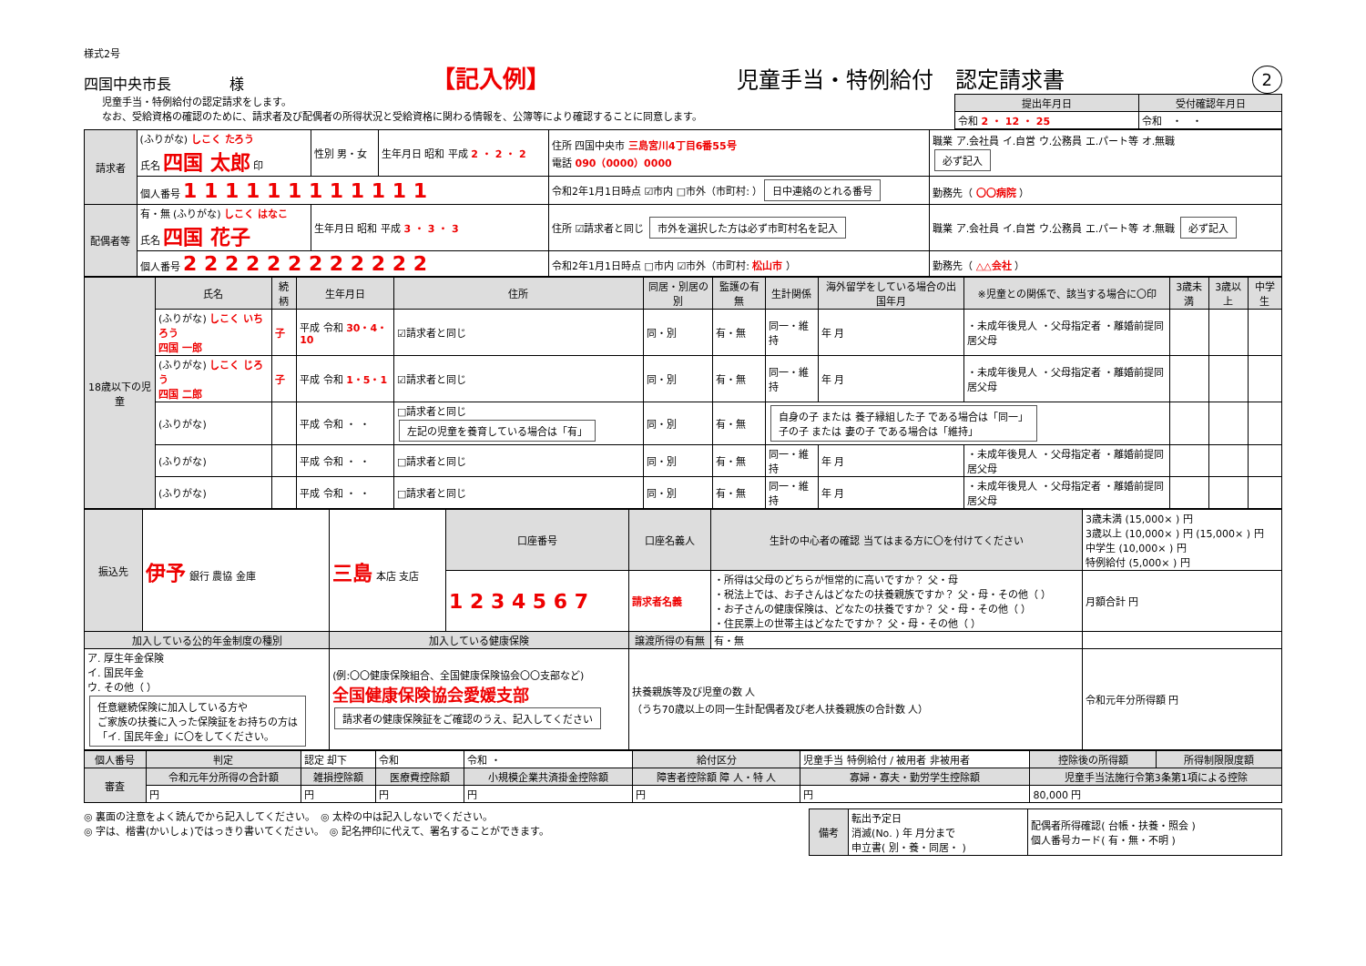様式2号
四国中央市長　　　　様 【記入例】 児童手当・特例給付　認定請求書 2
児童手当・特例給付の認定請求をします。
なお、受給資格の確認のために、請求者及び配偶者の所得状況と受給資格に関わる情報を、公簿等により確認することに同意します。
| 提出年月日 | 受付確認年月日 |
| --- | --- |
| 令和 2 ・ 12 ・ 25 | 令和 ・ ・ |
| 請求者 | (ふりがな) しこく たろう 氏名 四国 太郎 印 | 性別 男・女 | 生年月日 昭和 平成 2 ・ 2 ・ 2 | 住所 四国中央市 三島宮川4丁目6番55号 電話 090（0000）0000 | 職業 ア.会社員 イ.自営 ウ.公務員 エ.パート等 オ.無職 必ず記入 |
| | 個人番号 1 1 1 1 1 1 1 1 1 1 1 1 | | | 令和2年1月1日時点 ☑市内 □市外（市町村: ） 日中連絡のとれる番号 | 勤務先（ 〇〇病院 ） |
| 配偶者等 | 有・無 (ふりがな) しこく はなこ 氏名 四国 花子 | 生年月日 昭和 平成 3 ・ 3 ・ 3 | | 住所 ☑請求者と同じ 市外を選択した方は必ず市町村名を記入 | 職業 ア.会社員 イ.自営 ウ.公務員 エ.パート等 オ.無職 必ず記入 |
| | 個人番号 2 2 2 2 2 2 2 2 2 2 2 2 | | | 令和2年1月1日時点 □市内 ☑市外（市町村: 松山市 ） | 勤務先（ △△会社 ） |
| 18歳以下の児童 | 氏名 | 続柄 | 生年月日 | 住所 | 同居・別居の別 | 監護の有無 | 生計関係 | 海外留学をしている場合の出国年月 | ※児童との関係で、該当する場合に〇印 | 3歳未満 | 3歳以上 | 中学生 |
| --- | --- | --- | --- | --- | --- | --- | --- | --- | --- | --- | --- | --- |
| | (ふりがな) しこく いちろう 四国 一郎 | 子 | 平成 令和 30・4・10 | ☑請求者と同じ | 同・別 | 有・無 | 同一・維持 | 年 月 | ・未成年後見人 ・父母指定者 ・離婚前提同居父母 | | | |
| | (ふりがな) しこく じろう 四国 二郎 | 子 | 平成 令和 1・5・1 | ☑請求者と同じ | 同・別 | 有・無 | 同一・維持 | 年 月 | ・未成年後見人 ・父母指定者 ・離婚前提同居父母 | | | |
| | (ふりがな) | | 平成 令和 ・ ・ | □請求者と同じ 左記の児童を養育している場合は「有」 | 同・別 | 有・無 | 自身の子 または 養子縁組した子 である場合は「同一」 子の子 または 妻の子 である場合は「維持」 | | | | | |
| | (ふりがな) | | 平成 令和 ・ ・ | □請求者と同じ | 同・別 | 有・無 | 同一・維持 | 年 月 | ・未成年後見人 ・父母指定者 ・離婚前提同居父母 | | | |
| | (ふりがな) | | 平成 令和 ・ ・ | □請求者と同じ | 同・別 | 有・無 | 同一・維持 | 年 月 | ・未成年後見人 ・父母指定者 ・離婚前提同居父母 | | | |
| 振込先 | 伊予 銀行 農協 金庫 | 三島 本店 支店 | 口座番号 | 口座名義人 | 生計の中心者の確認 当てはまる方に〇を付けてください | 3歳未満 (15,000× ) 円 3歳以上 (10,000× ) 円 (15,000× ) 円 中学生 (10,000× ) 円 特例給付 (5,000× ) 円 |
| | | | 1 2 3 4 5 6 7 | 請求者名義 | ・所得は父母のどちらが恒常的に高いですか？ 父・母 ・税法上では、お子さんはどなたの扶養親族ですか？ 父・母・その他（ ） ・お子さんの健康保険は、どなたの扶養ですか？ 父・母・その他（ ） ・住民票上の世帯主はどなたですか？ 父・母・その他（ ） | 月額合計 円 |
| 加入している公的年金制度の種別 | | 加入している健康保険 | | 譲渡所得の有無 | 有・無 | |
| ア. 厚生年金保険 イ. 国民年金 ウ. その他（ ） 任意継続保険に加入している方や ご家族の扶養に入った保険証をお持ちの方は 「イ. 国民年金」に〇をしてください。 | | (例:〇〇健康保険組合、全国健康保険協会〇〇支部など) 全国健康保険協会愛媛支部 請求者の健康保険証をご確認のうえ、記入してください | | 扶養親族等及び児童の数 人 （うち70歳以上の同一生計配偶者及び老人扶養親族の合計数 人） | | 令和元年分所得額 円 |
| 個人番号 | 判定 | 認定 却下 | 令和 | 令和 ・ | 給付区分 | 児童手当 特例給付 / 被用者 非被用者 | 控除後の所得額 | 所得制限限度額 |
| 審査 | 令和元年分所得の合計額 | 雑損控除額 | 医療費控除額 | 小規模企業共済掛金控除額 | 障害者控除額 障 人・特 人 | 寡婦・寡夫・勤労学生控除額 | 児童手当法施行令第3条第1項による控除 | |
| | 円 | 円 | 円 | 円 | 円 | 円 | 80,000 円 | |
◎ 裏面の注意をよく読んでから記入してください。　◎ 太枠の中は記入しないでください。
◎ 字は、楷書(かいしょ)ではっきり書いてください。　◎ 記名押印に代えて、署名することができます。
| 備考 | 転出予定日 消滅(No. ) 年 月分まで 申立書( 別・養・同居・ ) | 配偶者所得確認( 台帳・扶養・照会 ) 個人番号カード( 有・無・不明 ) |